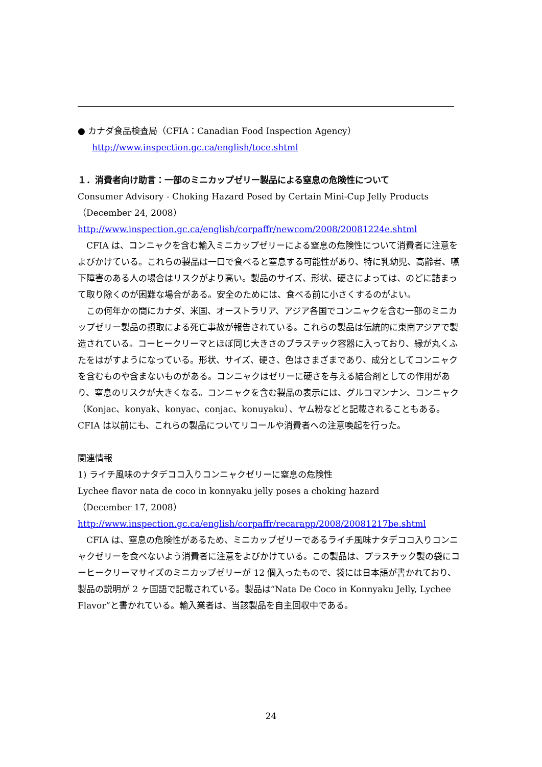● カナダ食品検査局（CFIA：Canadian Food Inspection Agency）
http://www.inspection.gc.ca/english/toce.shtml
１．消費者向け助言：一部のミニカップゼリー製品による窒息の危険性について
Consumer Advisory - Choking Hazard Posed by Certain Mini-Cup Jelly Products
（December 24, 2008）
http://www.inspection.gc.ca/english/corpaffr/newcom/2008/20081224e.shtml
　CFIA は、コンニャクを含む輸入ミニカップゼリーによる窒息の危険性について消費者に注意をよびかけている。これらの製品は一口で食べると窒息する可能性があり、特に乳幼児、高齢者、嚥下障害のある人の場合はリスクがより高い。製品のサイズ、形状、硬さによっては、のどに詰まって取り除くのが困難な場合がある。安全のためには、食べる前に小さくするのがよい。
　この何年かの間にカナダ、米国、オーストラリア、アジア各国でコンニャクを含む一部のミニカップゼリー製品の摂取による死亡事故が報告されている。これらの製品は伝統的に東南アジアで製造されている。コーヒークリーマとほぼ同じ大きさのプラスチック容器に入っており、縁が丸くふたをはがすようになっている。形状、サイズ、硬さ、色はさまざまであり、成分としてコンニャクを含むものや含まないものがある。コンニャクはゼリーに硬さを与える結合剤としての作用があり、窒息のリスクが大きくなる。コンニャクを含む製品の表示には、グルコマンナン、コンニャク（Konjac、konyak、konyac、conjac、konuyaku）、ヤム粉などと記載されることもある。CFIA は以前にも、これらの製品についてリコールや消費者への注意喚起を行った。
関連情報
1) ライチ風味のナタデココ入りコンニャクゼリーに窒息の危険性
Lychee flavor nata de coco in konnyaku jelly poses a choking hazard
（December 17, 2008）
http://www.inspection.gc.ca/english/corpaffr/recarapp/2008/20081217be.shtml
　CFIA は、窒息の危険性があるため、ミニカップゼリーであるライチ風味ナタデココ入りコンニャクゼリーを食べないよう消費者に注意をよびかけている。この製品は、プラスチック製の袋にコーヒークリーマサイズのミニカップゼリーが 12 個入ったもので、袋には日本語が書かれており、製品の説明が 2 ヶ国語で記載されている。製品は“Nata De Coco in Konnyaku Jelly, Lychee Flavor”と書かれている。輸入業者は、当該製品を自主回収中である。
24